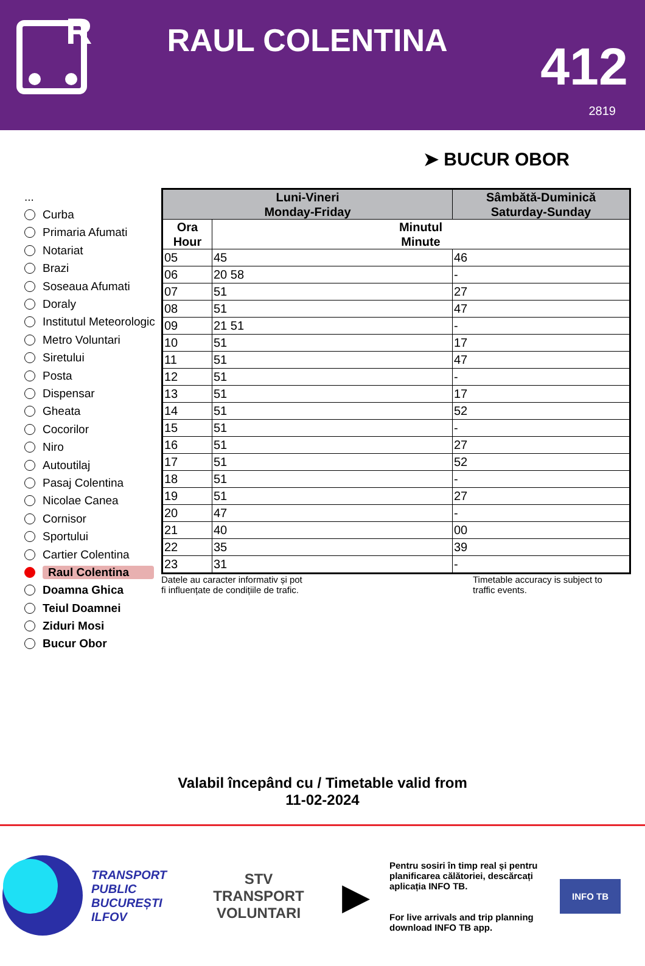R
RAUL COLENTINA
412
2819
➤ BUCUR OBOR
...
Curba
Primaria Afumati
Notariat
Brazi
Soseaua Afumati
Doraly
Institutul Meteorologic
Metro Voluntari
Siretului
Posta
Dispensar
Gheata
Cocorilor
Niro
Autoutilaj
Pasaj Colentina
Nicolae Canea
Cornisor
Sportului
Cartier Colentina
Raul Colentina
Doamna Ghica
Teiul Doamnei
Ziduri Mosi
Bucur Obor
| Luni-Vineri Monday-Friday | | Sâmbătă-Duminică Saturday-Sunday |
| --- | --- | --- |
| Ora Hour | Minutul Minute | |
| 05 | 45 | 46 |
| 06 | 20 58 | - |
| 07 | 51 | 27 |
| 08 | 51 | 47 |
| 09 | 21 51 | - |
| 10 | 51 | 17 |
| 11 | 51 | 47 |
| 12 | 51 | - |
| 13 | 51 | 17 |
| 14 | 51 | 52 |
| 15 | 51 | - |
| 16 | 51 | 27 |
| 17 | 51 | 52 |
| 18 | 51 | - |
| 19 | 51 | 27 |
| 20 | 47 | - |
| 21 | 40 | 00 |
| 22 | 35 | 39 |
| 23 | 31 | - |
Datele au caracter informativ și pot
fi influențate de condițiile de trafic.
Timetable accuracy is subject to
traffic events.
Valabil începând cu / Timetable valid from
11-02-2024
TRANSPORT
PUBLIC
BUCUREȘTI
ILFOV
STV
TRANSPORT
VOLUNTARI
▶
Pentru sosiri în timp real și pentru planificarea călătoriei, descărcați aplicația INFO TB.
For live arrivals and trip planning download INFO TB app.
INFO TB